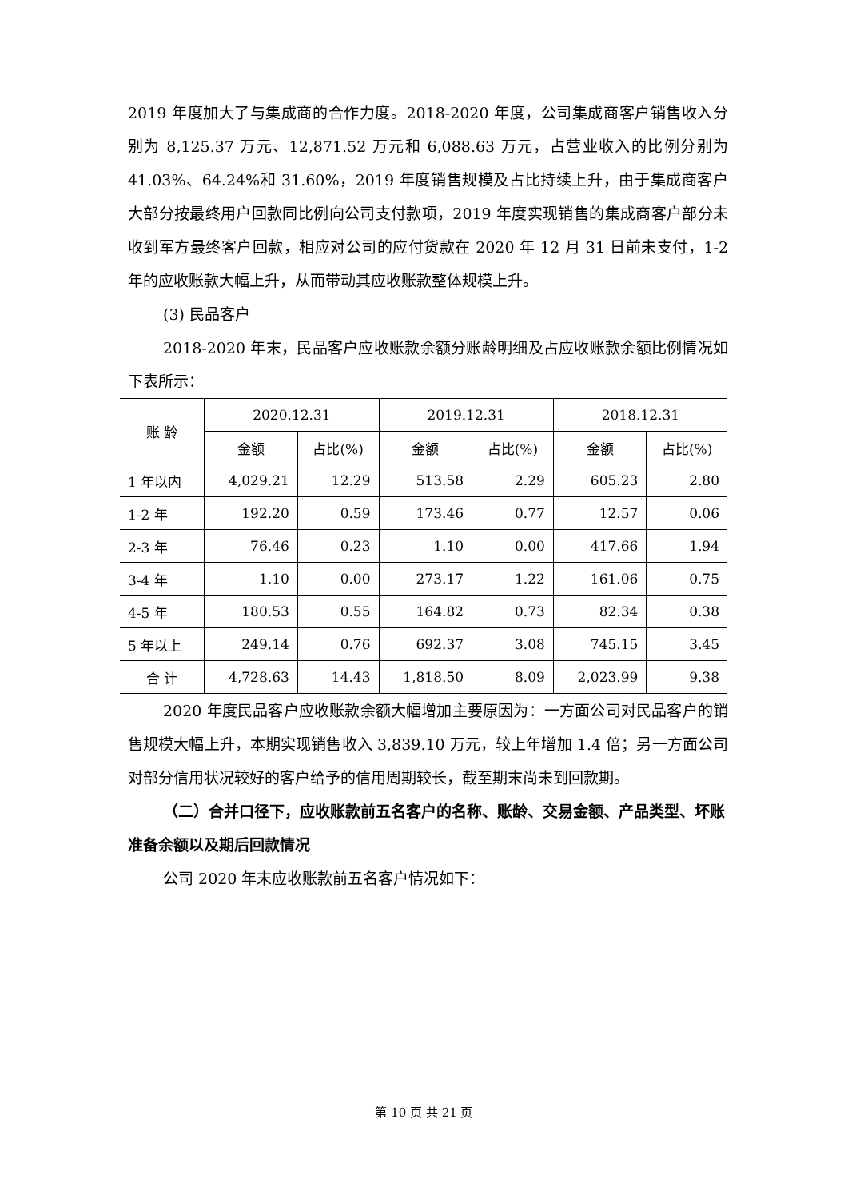2019 年度加大了与集成商的合作力度。2018-2020 年度，公司集成商客户销售收入分别为 8,125.37 万元、12,871.52 万元和 6,088.63 万元，占营业收入的比例分别为 41.03%、64.24%和 31.60%，2019 年度销售规模及占比持续上升，由于集成商客户大部分按最终用户回款同比例向公司支付款项，2019 年度实现销售的集成商客户部分未收到军方最终客户回款，相应对公司的应付货款在 2020 年 12 月 31 日前未支付，1-2 年的应收账款大幅上升，从而带动其应收账款整体规模上升。
(3) 民品客户
2018-2020 年末，民品客户应收账款余额分账龄明细及占应收账款余额比例情况如下表所示：
| 账 龄 | 2020.12.31 | | 2019.12.31 | | 2018.12.31 | |
| --- | --- | --- | --- | --- | --- | --- |
| | 金额 | 占比(%) | 金额 | 占比(%) | 金额 | 占比(%) |
| 1 年以内 | 4,029.21 | 12.29 | 513.58 | 2.29 | 605.23 | 2.80 |
| 1-2 年 | 192.20 | 0.59 | 173.46 | 0.77 | 12.57 | 0.06 |
| 2-3 年 | 76.46 | 0.23 | 1.10 | 0.00 | 417.66 | 1.94 |
| 3-4 年 | 1.10 | 0.00 | 273.17 | 1.22 | 161.06 | 0.75 |
| 4-5 年 | 180.53 | 0.55 | 164.82 | 0.73 | 82.34 | 0.38 |
| 5 年以上 | 249.14 | 0.76 | 692.37 | 3.08 | 745.15 | 3.45 |
| 合 计 | 4,728.63 | 14.43 | 1,818.50 | 8.09 | 2,023.99 | 9.38 |
2020 年度民品客户应收账款余额大幅增加主要原因为：一方面公司对民品客户的销售规模大幅上升，本期实现销售收入 3,839.10 万元，较上年增加 1.4 倍；另一方面公司对部分信用状况较好的客户给予的信用周期较长，截至期末尚未到回款期。
（二）合并口径下，应收账款前五名客户的名称、账龄、交易金额、产品类型、坏账准备余额以及期后回款情况
公司 2020 年末应收账款前五名客户情况如下：
第 10 页 共 21 页